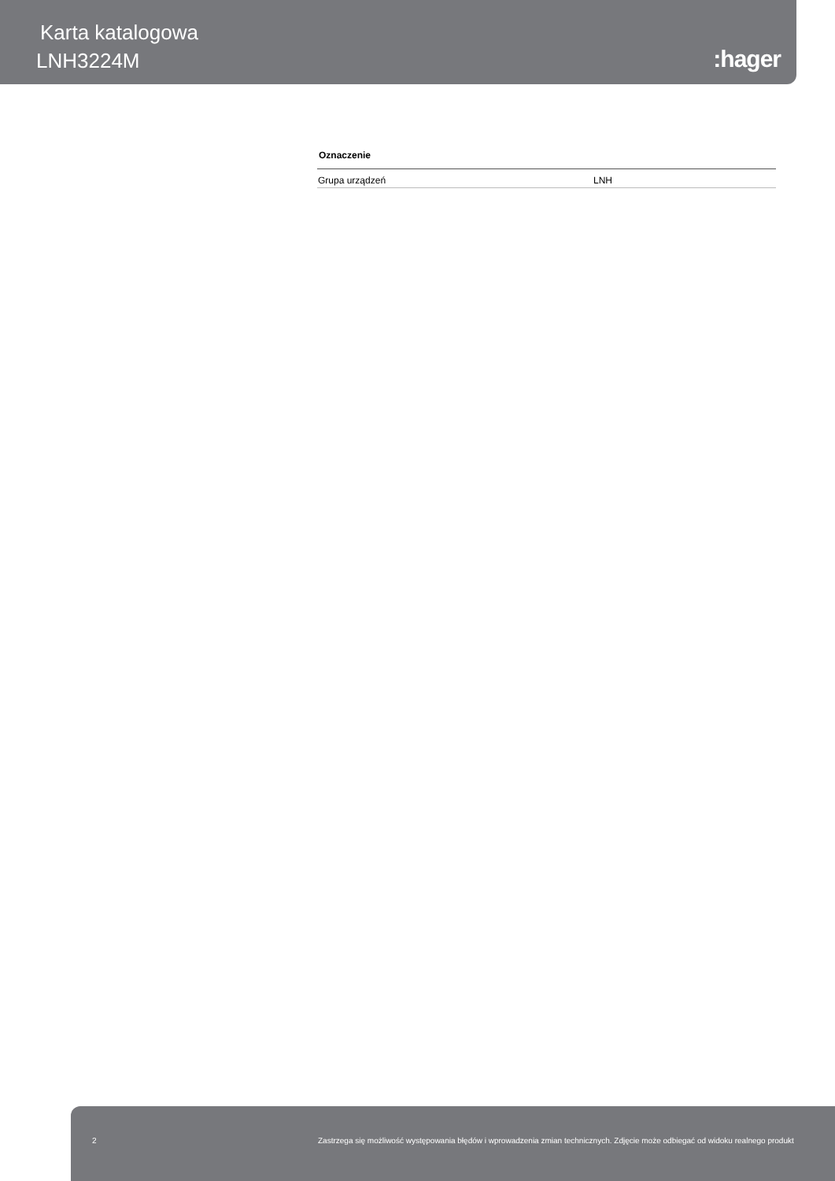Karta katalogowa
LNH3224M :hager
Oznaczenie
| Grupa urządzeń | LNH |
2 Zastrzega się możliwość występowania błędów i wprowadzenia zmian technicznych. Zdjęcie może odbiegać od widoku realnego produkt